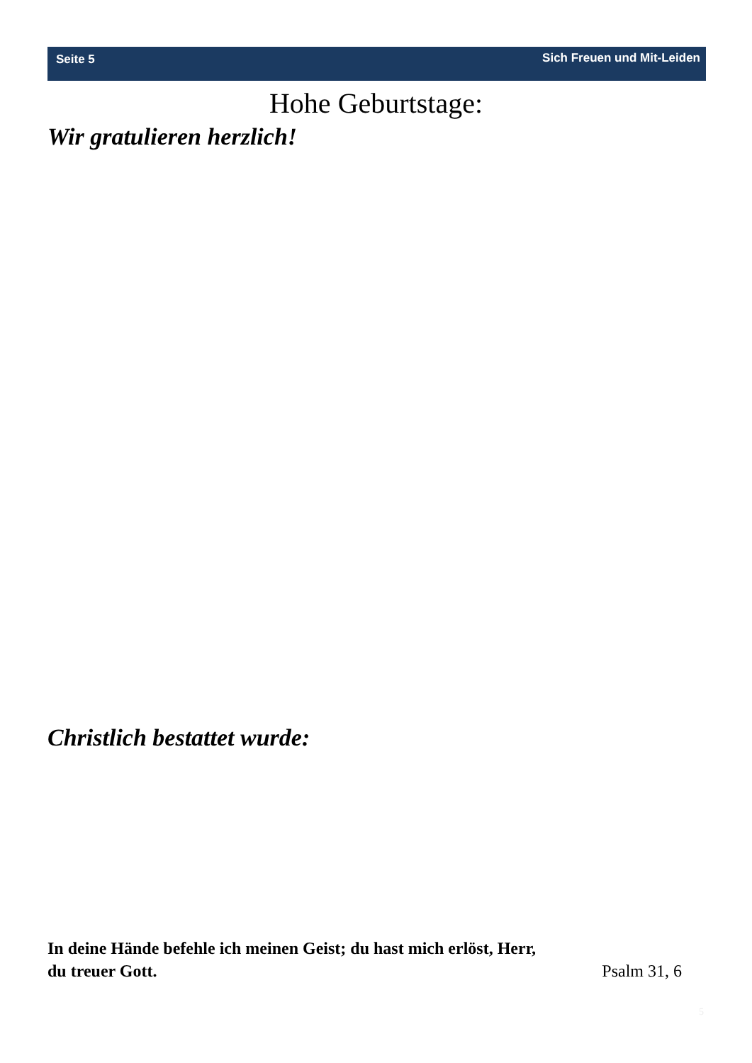Seite 5 Sich Freuen und Mit-Leiden
Hohe Geburtstage:
Wir gratulieren herzlich!
Christlich bestattet wurde:
In deine Hände befehle ich meinen Geist; du hast mich erlöst, Herr,
du treuer Gott. Psalm 31, 6
5